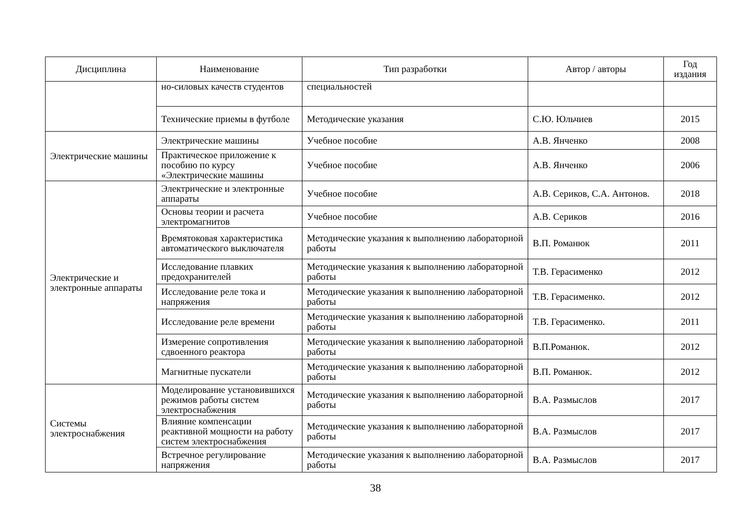| Дисциплина | Наименование | Тип разработки | Автор / авторы | Год издания |
| --- | --- | --- | --- | --- |
| | но-силовых качеств студентов | специальностей | | |
| | Технические приемы в футболе | Методические указания | С.Ю. Юльчиев | 2015 |
| Электрические машины | Электрические машины | Учебное пособие | А.В. Янченко | 2008 |
| | Практическое приложение к пособию по курсу «Электрические машины | Учебное пособие | А.В. Янченко | 2006 |
| Электрические и электронные аппараты | Электрические и электронные аппараты | Учебное пособие | А.В. Сериков, С.А. Антонов. | 2018 |
| | Основы теории и расчета электромагнитов | Учебное пособие | А.В. Сериков | 2016 |
| | Времятоковая характеристика автоматического выключателя | Методические указания к выполнению лабораторной работы | В.П. Романюк | 2011 |
| | Исследование плавких предохранителей | Методические указания к выполнению лабораторной работы | Т.В. Герасименко | 2012 |
| | Исследование реле тока и напряжения | Методические указания к выполнению лабораторной работы | Т.В. Герасименко. | 2012 |
| | Исследование реле времени | Методические указания к выполнению лабораторной работы | Т.В. Герасименко. | 2011 |
| | Измерение сопротивления сдвоенного реактора | Методические указания к выполнению лабораторной работы | В.П.Романюк. | 2012 |
| | Магнитные пускатели | Методические указания к выполнению лабораторной работы | В.П. Романюк. | 2012 |
| Системы электроснабжения | Моделирование установившихся режимов работы систем электроснабжения | Методические указания к выполнению лабораторной работы | В.А. Размыслов | 2017 |
| | Влияние компенсации реактивной мощности на работу систем электроснабжения | Методические указания к выполнению лабораторной работы | В.А. Размыслов | 2017 |
| | Встречное регулирование напряжения | Методические указания к выполнению лабораторной работы | В.А. Размыслов | 2017 |
38